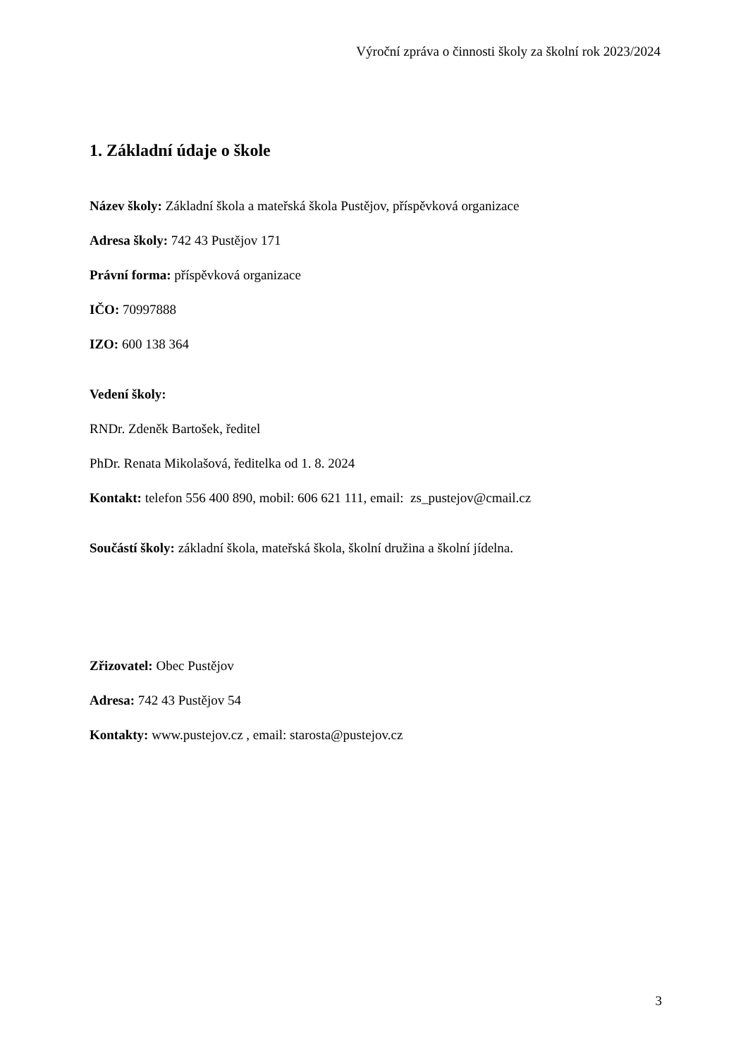Výroční zpráva o činnosti školy za školní rok 2023/2024
1. Základní údaje o škole
Název školy: Základní škola a mateřská škola Pustějov, příspěvková organizace
Adresa školy: 742 43 Pustějov 171
Právní forma: příspěvková organizace
IČO: 70997888
IZO: 600 138 364
Vedení školy:
RNDr. Zdeněk Bartošek, ředitel
PhDr. Renata Mikolašová, ředitelka od 1. 8. 2024
Kontakt: telefon 556 400 890, mobil: 606 621 111, email: zs_pustejov@cmail.cz
Součástí školy: základní škola, mateřská škola, školní družina a školní jídelna.
Zřizovatel: Obec Pustějov
Adresa: 742 43 Pustějov 54
Kontakty: www.pustejov.cz , email: starosta@pustejov.cz
3